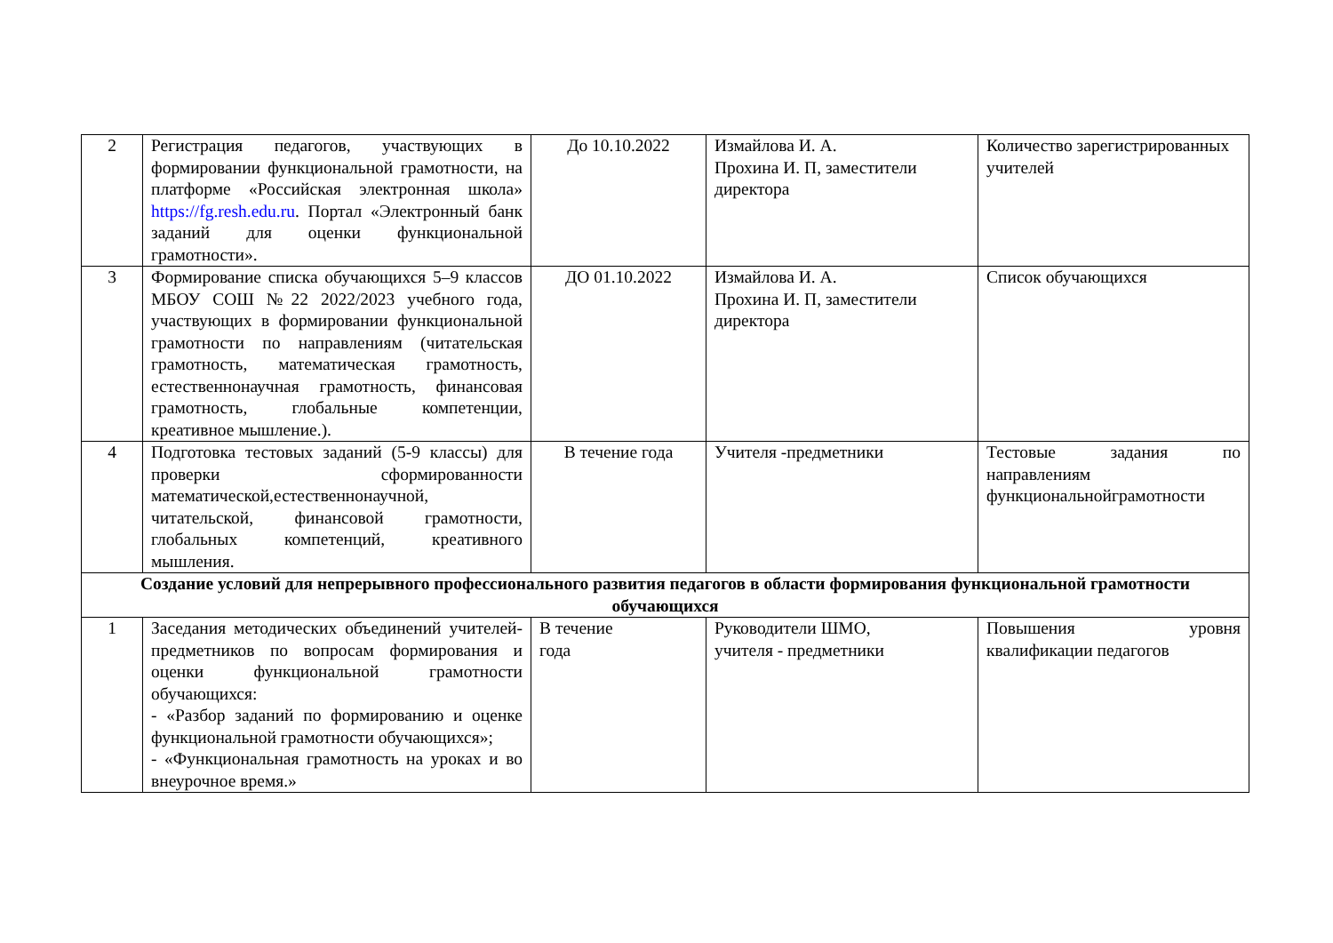| 2 | Регистрация педагогов, участвующих в формировании функциональной грамотности, на платформе «Российская электронная школа» https://fg.resh.edu.ru . Портал «Электронный банк заданий для оценки функциональной грамотности». | До 10.10.2022 | Измайлова И. А. Прохина И. П, заместители директора | Количество зарегистрированных учителей |
| 3 | Формирование списка обучающихся 5–9 классов МБОУ СОШ №22 2022/2023 учебного года, участвующих в формировании функциональной грамотности по направлениям (читательская грамотность, математическая грамотность, естественнонаучная грамотность, финансовая грамотность, глобальные компетенции, креативное мышление.). | ДО 01.10.2022 | Измайлова И. А. Прохина И. П, заместители директора | Список обучающихся |
| 4 | Подготовка тестовых заданий (5-9 классы) для проверки сформированности математической,естественнонаучной, читательской, финансовой грамотности, глобальных компетенций, креативного мышления. | В течение года | Учителя -предметники | Тестовые задания по направлениям функциональнойграмотности |
| Создание условий для непрерывного профессионального развития педагогов в области формирования функциональной грамотности обучающихся | | | | |
| 1 | Заседания методических объединений учителей-предметников по вопросам формирования и оценки функциональной грамотности обучающихся: - «Разбор заданий по формированию и оценке функциональной грамотности обучающихся»; - «Функциональная грамотность на уроках и во внеурочное время.» | В течение года | Руководители ШМО, учителя - предметники | Повышения уровня квалификации педагогов |